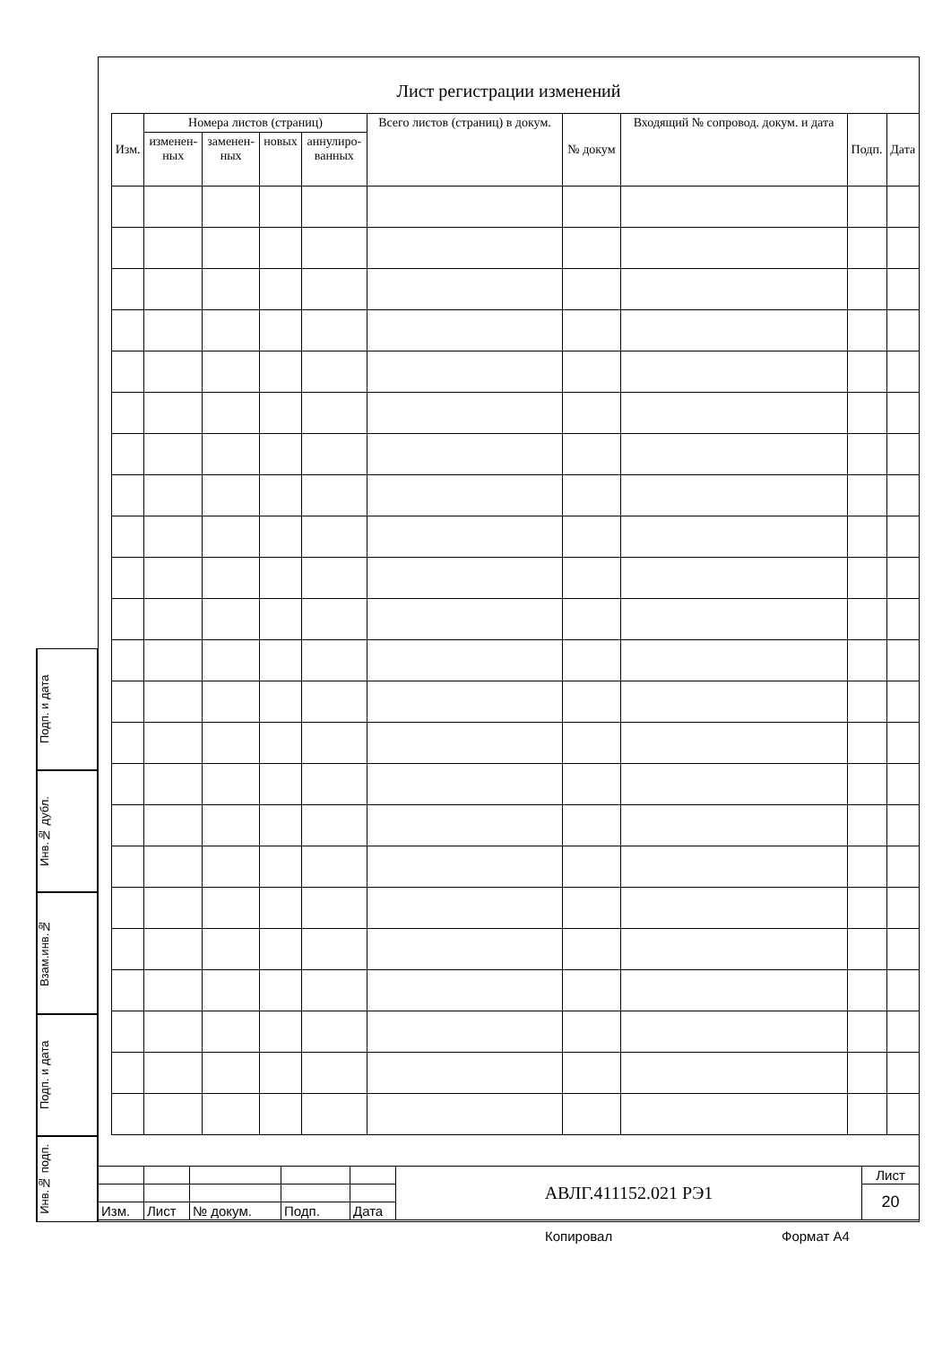Лист регистрации изменений
| Изм. | Номера листов (страниц) | | | | Всего листов (страниц) в докум. | № докум | Входящий № сопровод. докум. и дата | Подп. | Дата |
| --- | --- | --- | --- | --- | --- | --- | --- | --- | --- |
| | изменен- ных | заменен- ных | новых | аннулиро- ванных | | | | | |
| | | | | | АВЛГ.411152.021 РЭ1 | Лист |
| | | | | | | 20 |
| Изм. | Лист | № докум. | Подп. | Дата | | |
Подп. и дата
Инв.№ дубл.
Взам.инв.№
Подп. и дата
Инв.№ подп.
Копировал Формат А4